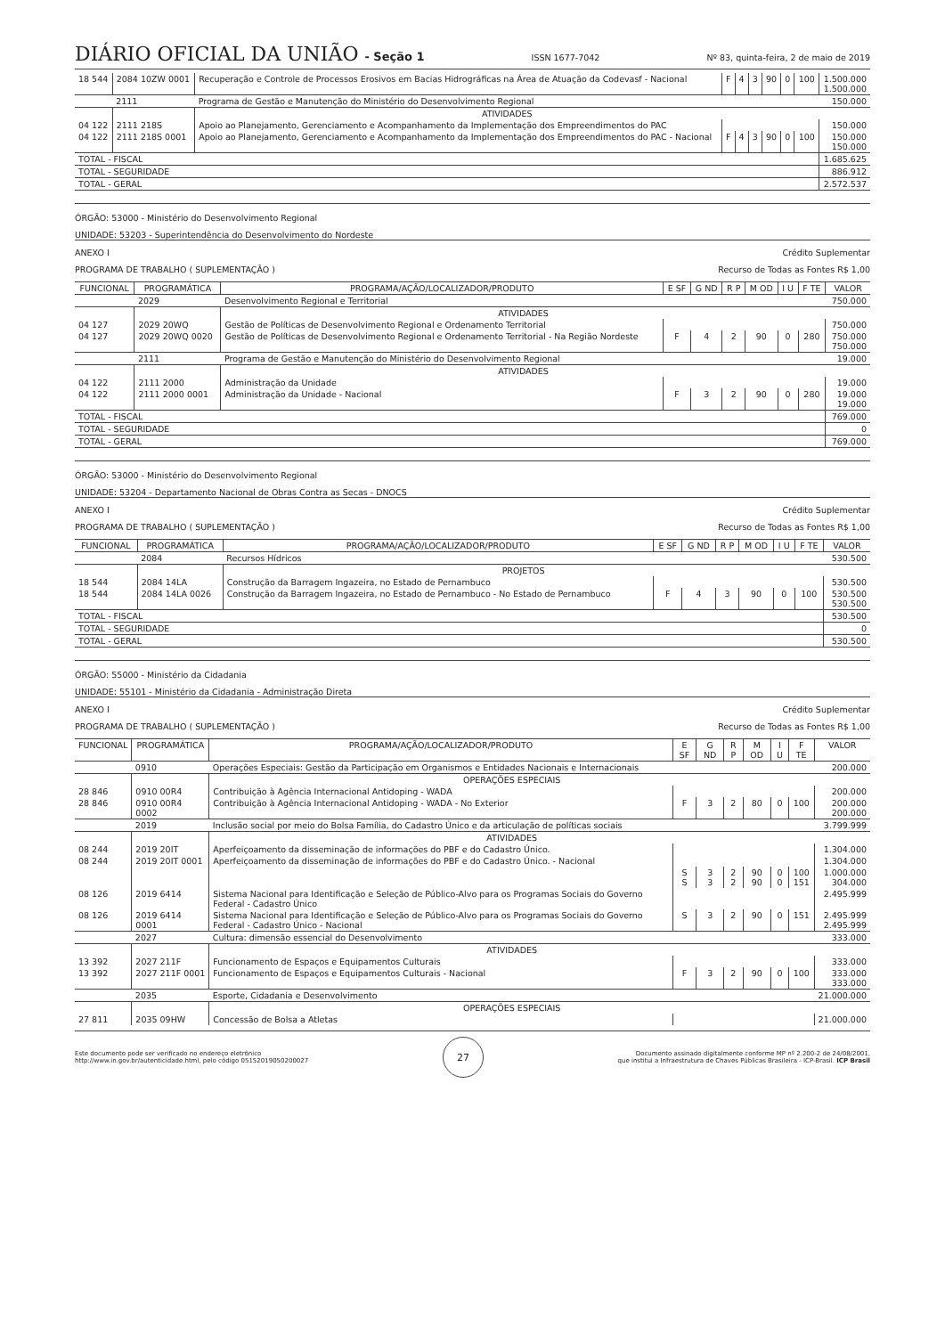DIÁRIO OFICIAL DA UNIÃO - Seção 1 ISSN 1677-7042 Nº 83, quinta-feira, 2 de maio de 2019
| 18 544 | 2084 10ZW 0001 | Recuperação e Controle de Processos Erosivos em Bacias Hidrográficas na Área de Atuação da Codevasf - Nacional | F | 4 | 3 | 90 | 0 | 100 | 1.500.000 1.500.000 |
| | 2111 | Programa de Gestão e Manutenção do Ministério do Desenvolvimento Regional | | | | | | | 150.000 |
| | | ATIVIDADES | | | | | | | |
| 04 122 | 2111 218S | Apoio ao Planejamento, Gerenciamento e Acompanhamento da Implementação dos Empreendimentos do PAC | | | | | | | 150.000 |
| 04 122 | 2111 218S 0001 | Apoio ao Planejamento, Gerenciamento e Acompanhamento da Implementação dos Empreendimentos do PAC - Nacional | F | 4 | 3 | 90 | 0 | 100 | 150.000 150.000 |
| TOTAL - FISCAL | | | | | | | | | 1.685.625 |
| TOTAL - SEGURIDADE | | | | | | | | | 886.912 |
| TOTAL - GERAL | | | | | | | | | 2.572.537 |
ÓRGÃO: 53000 - Ministério do Desenvolvimento Regional
UNIDADE: 53203 - Superintendência do Desenvolvimento do Nordeste
ANEXO I Crédito Suplementar
PROGRAMA DE TRABALHO ( SUPLEMENTAÇÃO ) Recurso de Todas as Fontes R$ 1,00
| FUNCIONAL | PROGRAMÁTICA | PROGRAMA/AÇÃO/LOCALIZADOR/PRODUTO | E SF | G ND | R P | M OD | I U | F TE | VALOR |
| --- | --- | --- | --- | --- | --- | --- | --- | --- | --- |
| | 2029 | Desenvolvimento Regional e Territorial | | | | | | | 750.000 |
| | | ATIVIDADES | | | | | | | |
| 04 127 | 2029 20WQ | Gestão de Políticas de Desenvolvimento Regional e Ordenamento Territorial | | | | | | | 750.000 |
| 04 127 | 2029 20WQ 0020 | Gestão de Políticas de Desenvolvimento Regional e Ordenamento Territorial - Na Região Nordeste | F | 4 | 2 | 90 | 0 | 280 | 750.000 750.000 |
| | 2111 | Programa de Gestão e Manutenção do Ministério do Desenvolvimento Regional | | | | | | | 19.000 |
| | | ATIVIDADES | | | | | | | |
| 04 122 | 2111 2000 | Administração da Unidade | | | | | | | 19.000 |
| 04 122 | 2111 2000 0001 | Administração da Unidade - Nacional | F | 3 | 2 | 90 | 0 | 280 | 19.000 19.000 |
| TOTAL - FISCAL | | | | | | | | | 769.000 |
| TOTAL - SEGURIDADE | | | | | | | | | 0 |
| TOTAL - GERAL | | | | | | | | | 769.000 |
ÓRGÃO: 53000 - Ministério do Desenvolvimento Regional
UNIDADE: 53204 - Departamento Nacional de Obras Contra as Secas - DNOCS
ANEXO I Crédito Suplementar
PROGRAMA DE TRABALHO ( SUPLEMENTAÇÃO ) Recurso de Todas as Fontes R$ 1,00
| FUNCIONAL | PROGRAMÁTICA | PROGRAMA/AÇÃO/LOCALIZADOR/PRODUTO | E SF | G ND | R P | M OD | I U | F TE | VALOR |
| --- | --- | --- | --- | --- | --- | --- | --- | --- | --- |
| | 2084 | Recursos Hídricos | | | | | | | 530.500 |
| | | PROJETOS | | | | | | | |
| 18 544 | 2084 14LA | Construção da Barragem Ingazeira, no Estado de Pernambuco | | | | | | | 530.500 |
| 18 544 | 2084 14LA 0026 | Construção da Barragem Ingazeira, no Estado de Pernambuco - No Estado de Pernambuco | F | 4 | 3 | 90 | 0 | 100 | 530.500 530.500 |
| TOTAL - FISCAL | | | | | | | | | 530.500 |
| TOTAL - SEGURIDADE | | | | | | | | | 0 |
| TOTAL - GERAL | | | | | | | | | 530.500 |
ÓRGÃO: 55000 - Ministério da Cidadania
UNIDADE: 55101 - Ministério da Cidadania - Administração Direta
ANEXO I Crédito Suplementar
PROGRAMA DE TRABALHO ( SUPLEMENTAÇÃO ) Recurso de Todas as Fontes R$ 1,00
| FUNCIONAL | PROGRAMÁTICA | PROGRAMA/AÇÃO/LOCALIZADOR/PRODUTO | E SF | G ND | R P | M OD | I U | F TE | VALOR |
| --- | --- | --- | --- | --- | --- | --- | --- | --- | --- |
| | 0910 | Operações Especiais: Gestão da Participação em Organismos e Entidades Nacionais e Internacionais | | | | | | | 200.000 |
| | | OPERAÇÕES ESPECIAIS | | | | | | | |
| 28 846 | 0910 00R4 | Contribuição à Agência Internacional Antidoping - WADA | | | | | | | 200.000 |
| 28 846 | 0910 00R4 0002 | Contribuição à Agência Internacional Antidoping - WADA - No Exterior | F | 3 | 2 | 80 | 0 | 100 | 200.000 200.000 |
| | 2019 | Inclusão social por meio do Bolsa Família, do Cadastro Único e da articulação de políticas sociais | | | | | | | 3.799.999 |
| | | ATIVIDADES | | | | | | | |
| 08 244 | 2019 20IT | Aperfeiçoamento da disseminação de informações do PBF e do Cadastro Único. | | | | | | | 1.304.000 |
| 08 244 | 2019 20IT 0001 | Aperfeiçoamento da disseminação de informações do PBF e do Cadastro Único. - Nacional | | | | | | | 1.304.000 |
| | | | S S | 3 3 | 2 2 | 90 90 | 0 0 | 100 151 | 1.000.000 304.000 |
| 08 126 | 2019 6414 | Sistema Nacional para Identificação e Seleção de Público-Alvo para os Programas Sociais do Governo Federal - Cadastro Único | | | | | | | 2.495.999 |
| 08 126 | 2019 6414 0001 | Sistema Nacional para Identificação e Seleção de Público-Alvo para os Programas Sociais do Governo Federal - Cadastro Único - Nacional | S | 3 | 2 | 90 | 0 | 151 | 2.495.999 2.495.999 |
| | 2027 | Cultura: dimensão essencial do Desenvolvimento | | | | | | | 333.000 |
| | | ATIVIDADES | | | | | | | |
| 13 392 | 2027 211F | Funcionamento de Espaços e Equipamentos Culturais | | | | | | | 333.000 |
| 13 392 | 2027 211F 0001 | Funcionamento de Espaços e Equipamentos Culturais - Nacional | F | 3 | 2 | 90 | 0 | 100 | 333.000 333.000 |
| | 2035 | Esporte, Cidadania e Desenvolvimento | | | | | | | 21.000.000 |
| | | OPERAÇÕES ESPECIAIS | | | | | | | |
| 27 811 | 2035 09HW | Concessão de Bolsa a Atletas | | | | | | | 21.000.000 |
Este documento pode ser verificado no endereço eletrônico
http://www.in.gov.br/autenticidade.html, pelo código 05152019050200027 27 Documento assinado digitalmente conforme MP nº 2.200-2 de 24/08/2001,
que institui a Infraestrutura de Chaves Públicas Brasileira - ICP-Brasil. ICP Brasil